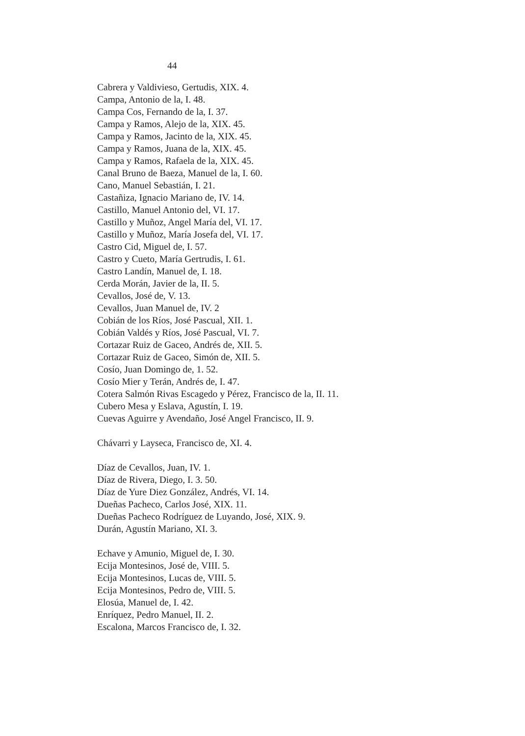44
Cabrera y Valdivieso, Gertudis, XIX. 4.
Campa, Antonio de la, I. 48.
Campa Cos, Fernando de la, I. 37.
Campa y Ramos, Alejo de la, XIX. 45.
Campa y Ramos, Jacinto de la, XIX. 45.
Campa y Ramos, Juana de la, XIX. 45.
Campa y Ramos, Rafaela de la, XIX. 45.
Canal Bruno de Baeza, Manuel de la, I. 60.
Cano, Manuel Sebastián, I. 21.
Castañiza, Ignacio Mariano de, IV. 14.
Castillo, Manuel Antonio del, VI. 17.
Castillo y Muñoz, Angel María del, VI. 17.
Castillo y Muñoz, María Josefa del, VI. 17.
Castro Cid, Miguel de, I. 57.
Castro y Cueto, María Gertrudis, I. 61.
Castro Landín, Manuel de, I. 18.
Cerda Morán, Javier de la, II. 5.
Cevallos, José de, V. 13.
Cevallos, Juan Manuel de, IV. 2
Cobián de los Ríos, José Pascual, XII. 1.
Cobián Valdés y Ríos, José Pascual, VI. 7.
Cortazar Ruiz de Gaceo, Andrés de, XII. 5.
Cortazar Ruiz de Gaceo, Simón de, XII. 5.
Cosío, Juan Domingo de, 1. 52.
Cosío Mier y Terán, Andrés de, I. 47.
Cotera Salmón Rivas Escagedo y Pérez, Francisco de la, II. 11.
Cubero Mesa y Eslava, Agustín, I. 19.
Cuevas Aguirre y Avendaño, José Angel Francisco, II. 9.
Chávarri y Layseca, Francisco de, XI. 4.
Díaz de Cevallos, Juan, IV. 1.
Díaz de Rivera, Diego, I. 3. 50.
Díaz de Yure Diez González, Andrés, VI. 14.
Dueñas Pacheco, Carlos José, XIX. 11.
Dueñas Pacheco Rodríguez de Luyando, José, XIX. 9.
Durán, Agustín Mariano, XI. 3.
Echave y Amunio, Miguel de, I. 30.
Ecija Montesinos, José de, VIII. 5.
Ecija Montesinos, Lucas de, VIII. 5.
Ecija Montesinos, Pedro de, VIII. 5.
Elosúa, Manuel de, I. 42.
Enríquez, Pedro Manuel, II. 2.
Escalona, Marcos Francisco de, I. 32.